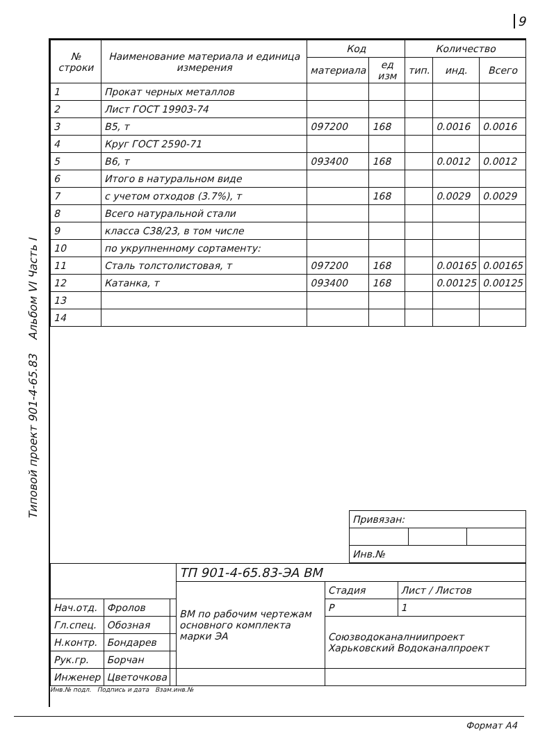9
Типовой проект 901-4-65.83 Альбом VI Часть I
| № строки | Наименование материала и единица измерения | Код | | Количество | | |
| --- | --- | --- | --- | --- | --- | --- |
| | | материала | ед изм | тип. | инд. | Всего |
| 1 | Прокат черных металлов | | | | | |
| 2 | Лист ГОСТ 19903-74 | | | | | |
| 3 | B5, т | 097200 | 168 | | 0.0016 | 0.0016 |
| 4 | Круг ГОСТ 2590-71 | | | | | |
| 5 | B6, т | 093400 | 168 | | 0.0012 | 0.0012 |
| 6 | Итого в натуральном виде | | | | | |
| 7 | с учетом отходов (3.7%), т | | 168 | | 0.0029 | 0.0029 |
| 8 | Всего натуральной стали | | | | | |
| 9 | класса С38/23, в том числе | | | | | |
| 10 | по укрупненному сортаменту: | | | | | |
| 11 | Сталь толстолистовая, т | 097200 | 168 | | 0.00165 | 0.00165 |
| 12 | Катанка, т | 093400 | 168 | | 0.00125 | 0.00125 |
| 13 | | | | | | |
| 14 | | | | | | |
| Привязан: | | |
| Инв.№ | | |
| | | | ТП 901-4-65.83-ЭА ВМ | | |
| | | | ВМ по рабочим чертежам основного комплекта марки ЭА | Стадия | Лист / Листов |
| Нач.отд. | Фролов | | | Р | 1 |
| Гл.спец. | Обозная | | | Союзводоканалниипроект Харьковский Водоканалпроект | |
| Н.контр. | Бондарев | | | | |
| Рук.гр. | Борчан | | | | |
| Инженер | Цветочкова | | | | |
Инв.№ подл. Подпись и дата Взам.инв.№
Формат А4